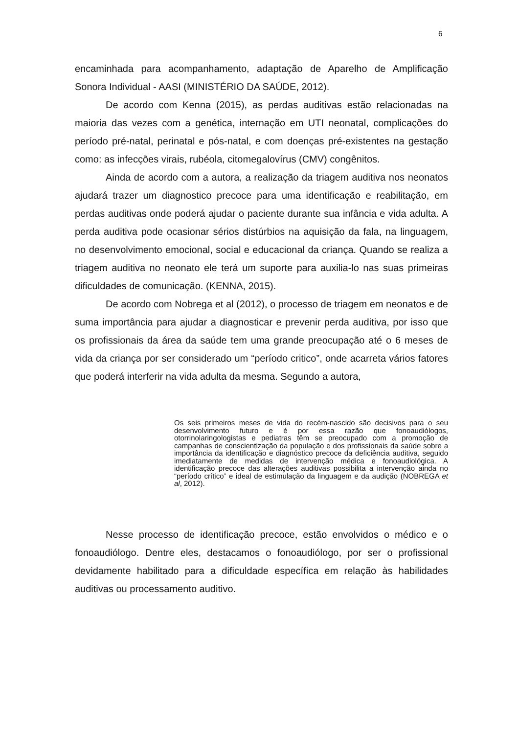6
encaminhada para acompanhamento, adaptação de Aparelho de Amplificação Sonora Individual - AASI (MINISTÉRIO DA SAÚDE, 2012).
De acordo com Kenna (2015), as perdas auditivas estão relacionadas na maioria das vezes com a genética, internação em UTI neonatal, complicações do período pré-natal, perinatal e pós-natal, e com doenças pré-existentes na gestação como: as infecções virais, rubéola, citomegalovírus (CMV) congênitos.
Ainda de acordo com a autora, a realização da triagem auditiva nos neonatos ajudará trazer um diagnostico precoce para uma identificação e reabilitação, em perdas auditivas onde poderá ajudar o paciente durante sua infância e vida adulta. A perda auditiva pode ocasionar sérios distúrbios na aquisição da fala, na linguagem, no desenvolvimento emocional, social e educacional da criança. Quando se realiza a triagem auditiva no neonato ele terá um suporte para auxilia-lo nas suas primeiras dificuldades de comunicação. (KENNA, 2015).
De acordo com Nobrega et al (2012), o processo de triagem em neonatos e de suma importância para ajudar a diagnosticar e prevenir perda auditiva, por isso que os profissionais da área da saúde tem uma grande preocupação até o 6 meses de vida da criança por ser considerado um “período critico”, onde acarreta vários fatores que poderá interferir na vida adulta da mesma. Segundo a autora,
Os seis primeiros meses de vida do recém-nascido são decisivos para o seu desenvolvimento futuro e é por essa razão que fonoaudiólogos, otorrinolaringologistas e pediatras têm se preocupado com a promoção de campanhas de conscientização da população e dos profissionais da saúde sobre a importância da identificação e diagnóstico precoce da deficiência auditiva, seguido imediatamente de medidas de intervenção médica e fonoaudiológica. A identificação precoce das alterações auditivas possibilita a intervenção ainda no “período crítico” e ideal de estimulação da linguagem e da audição (NOBREGA et al, 2012).
Nesse processo de identificação precoce, estão envolvidos o médico e o fonoaudiólogo. Dentre eles, destacamos o fonoaudiólogo, por ser o profissional devidamente habilitado para a dificuldade específica em relação às habilidades auditivas ou processamento auditivo.